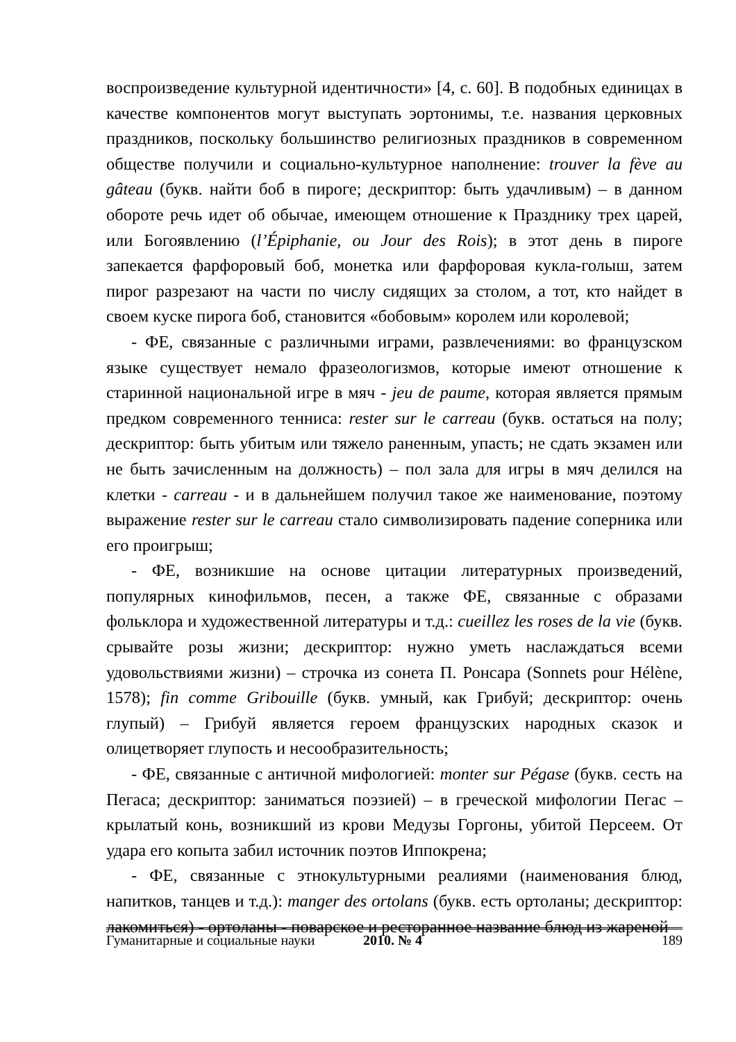воспроизведение культурной идентичности» [4, с. 60]. В подобных единицах в качестве компонентов могут выступать эортонимы, т.е. названия церковных праздников, поскольку большинство религиозных праздников в современном обществе получили и социально-культурное наполнение: trouver la fève au gâteau (букв. найти боб в пироге; дескриптор: быть удачливым) – в данном обороте речь идет об обычае, имеющем отношение к Празднику трех царей, или Богоявлению (l’Épiphanie, ou Jour des Rois); в этот день в пироге запекается фарфоровый боб, монетка или фарфоровая кукла-голыш, затем пирог разрезают на части по числу сидящих за столом, а тот, кто найдет в своем куске пирога боб, становится «бобовым» королем или королевой;
- ФЕ, связанные с различными играми, развлечениями: во французском языке существует немало фразеологизмов, которые имеют отношение к старинной национальной игре в мяч - jeu de paume, которая является прямым предком современного тенниса: rester sur le carreau (букв. остаться на полу; дескриптор: быть убитым или тяжело раненным, упасть; не сдать экзамен или не быть зачисленным на должность) – пол зала для игры в мяч делился на клетки - carreau - и в дальнейшем получил такое же наименование, поэтому выражение rester sur le carreau стало символизировать падение соперника или его проигрыш;
- ФЕ, возникшие на основе цитации литературных произведений, популярных кинофильмов, песен, а также ФЕ, связанные с образами фольклора и художественной литературы и т.д.: cueillez les roses de la vie (букв. срывайте розы жизни; дескриптор: нужно уметь наслаждаться всеми удовольствиями жизни) – строчка из сонета П. Ронсара (Sonnets pour Hélène, 1578); fin comme Gribouille (букв. умный, как Грибуй; дескриптор: очень глупый) – Грибуй является героем французских народных сказок и олицетворяет глупость и несообразительность;
- ФЕ, связанные с античной мифологией: monter sur Pégase (букв. сесть на Пегаса; дескриптор: заниматься поэзией) – в греческой мифологии Пегас – крылатый конь, возникший из крови Медузы Горгоны, убитой Персеем. От удара его копыта забил источник поэтов Иппокрена;
- ФЕ, связанные с этнокультурными реалиями (наименования блюд, напитков, танцев и т.д.): manger des ortolans (букв. есть ортоланы; дескриптор: лакомиться) - ортоланы - поварское и ресторанное название блюд из жареной
Гуманитарные и социальные науки 2010. № 4 189